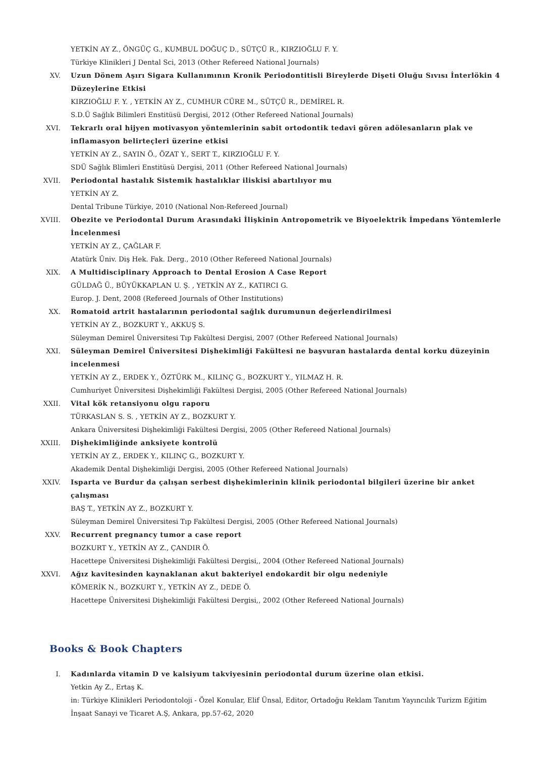YETKİN AY Z., ÖNGÜÇ G., KUMBUL DOĞUÇ D., SÜTÇÜ R., KIRZIOĞLU F. Y.
Türkiye Klinikleri J Dental Sci, 2013 (Other Refereed National Journals)
XV. Uzun Dönem Aşırı Sigara Kullanımının Kronik Periodontitisli Bireylerde Dişeti Oluğu Sıvısı İnterlökin 4 Düzeylerine Etkisi
KIRZIOĞLU F. Y. , YETKİN AY Z., CUMHUR CÜRE M., SÜTÇÜ R., DEMİREL R.
S.D.Ü Sağlık Bilimleri Enstitüsü Dergisi, 2012 (Other Refereed National Journals)
XVI. Tekrarlı oral hijyen motivasyon yöntemlerinin sabit ortodontik tedavi gören adölesanların plak ve inflamasyon belirteçleri üzerine etkisi
YETKİN AY Z., SAYIN Ö., ÖZAT Y., SERT T., KIRZIOĞLU F. Y.
SDÜ Sağlık Blimleri Enstitüsü Dergisi, 2011 (Other Refereed National Journals)
XVII. Periodontal hastalık Sistemik hastalıklar iliskisi abartılıyor mu
YETKİN AY Z.
Dental Tribune Türkiye, 2010 (National Non-Refereed Journal)
XVIII. Obezite ve Periodontal Durum Arasındaki İlişkinin Antropometrik ve Biyoelektrik İmpedans Yöntemlerle İncelenmesi
YETKİN AY Z., ÇAĞLAR F.
Atatürk Üniv. Diş Hek. Fak. Derg., 2010 (Other Refereed National Journals)
XIX. A Multidisciplinary Approach to Dental Erosion A Case Report
GÜLDAĞ Ü., BÜYÜKKAPLAN U. Ş. , YETKİN AY Z., KATIRCI G.
Europ. J. Dent, 2008 (Refereed Journals of Other Institutions)
XX. Romatoid artrit hastalarının periodontal sağlık durumunun değerlendirilmesi
YETKİN AY Z., BOZKURT Y., AKKUŞ S.
Süleyman Demirel Üniversitesi Tıp Fakültesi Dergisi, 2007 (Other Refereed National Journals)
XXI. Süleyman Demirel Üniversitesi Dişhekimliği Fakültesi ne başvuran hastalarda dental korku düzeyinin incelenmesi
YETKİN AY Z., ERDEK Y., ÖZTÜRK M., KILINÇ G., BOZKURT Y., YILMAZ H. R.
Cumhuriyet Üniversitesi Dişhekimliği Fakültesi Dergisi, 2005 (Other Refereed National Journals)
XXII. Vital kök retansiyonu olgu raporu
TÜRKASLAN S. S. , YETKİN AY Z., BOZKURT Y.
Ankara Üniversitesi Dişhekimliği Fakültesi Dergisi, 2005 (Other Refereed National Journals)
XXIII. Dişhekimliğinde anksiyete kontrolü
YETKİN AY Z., ERDEK Y., KILINÇ G., BOZKURT Y.
Akademik Dental Dişhekimliği Dergisi, 2005 (Other Refereed National Journals)
XXIV. Isparta ve Burdur da çalışan serbest dişhekimlerinin klinik periodontal bilgileri üzerine bir anket çalışması
BAŞ T., YETKİN AY Z., BOZKURT Y.
Süleyman Demirel Üniversitesi Tıp Fakültesi Dergisi, 2005 (Other Refereed National Journals)
XXV. Recurrent pregnancy tumor a case report
BOZKURT Y., YETKİN AY Z., ÇANDIR Ö.
Hacettepe Üniversitesi Dişhekimliği Fakültesi Dergisi,, 2004 (Other Refereed National Journals)
XXVI. Ağız kavitesinden kaynaklanan akut bakteriyel endokardit bir olgu nedeniyle
KÖMERİK N., BOZKURT Y., YETKİN AY Z., DEDE Ö.
Hacettepe Üniversitesi Dişhekimliği Fakültesi Dergisi,, 2002 (Other Refereed National Journals)
Books & Book Chapters
I. Kadınlarda vitamin D ve kalsiyum takviyesinin periodontal durum üzerine olan etkisi.
Yetkin Ay Z., Ertaş K.
in: Türkiye Klinikleri Periodontoloji - Özel Konular, Elif Ünsal, Editor, Ortadoğu Reklam Tanıtım Yayıncılık Turizm Eğitim İnşaat Sanayi ve Ticaret A.Ş, Ankara, pp.57-62, 2020